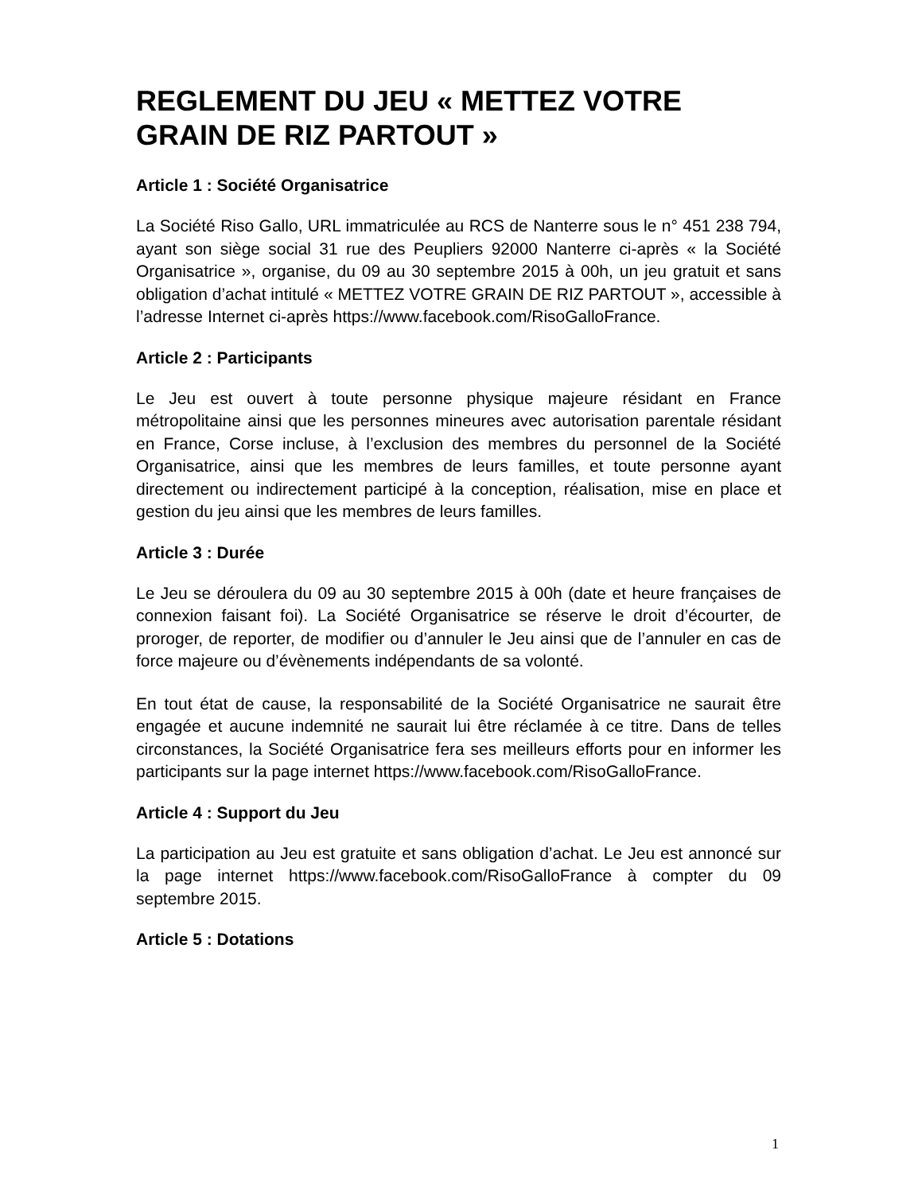REGLEMENT DU JEU « METTEZ VOTRE GRAIN DE RIZ PARTOUT »
Article 1 : Société Organisatrice
La Société Riso Gallo, URL immatriculée au RCS de Nanterre sous le n° 451 238 794, ayant son siège social 31 rue des Peupliers 92000 Nanterre ci-après « la Société Organisatrice », organise, du 09 au 30 septembre 2015 à 00h, un jeu gratuit et sans obligation d’achat intitulé « METTEZ VOTRE GRAIN DE RIZ PARTOUT », accessible à l’adresse Internet ci-après https://www.facebook.com/RisoGalloFrance.
Article 2 : Participants
Le Jeu est ouvert à toute personne physique majeure résidant en France métropolitaine ainsi que les personnes mineures avec autorisation parentale résidant en France, Corse incluse, à l’exclusion des membres du personnel de la Société Organisatrice, ainsi que les membres de leurs familles, et toute personne ayant directement ou indirectement participé à la conception, réalisation, mise en place et gestion du jeu ainsi que les membres de leurs familles.
Article 3 : Durée
Le Jeu se déroulera du 09 au 30 septembre 2015 à 00h (date et heure françaises de connexion faisant foi). La Société Organisatrice se réserve le droit d’écourter, de proroger, de reporter, de modifier ou d’annuler le Jeu ainsi que de l’annuler en cas de force majeure ou d’évènements indépendants de sa volonté.
En tout état de cause, la responsabilité de la Société Organisatrice ne saurait être engagée et aucune indemnité ne saurait lui être réclamée à ce titre. Dans de telles circonstances, la Société Organisatrice fera ses meilleurs efforts pour en informer les participants sur la page internet https://www.facebook.com/RisoGalloFrance.
Article 4 : Support du Jeu
La participation au Jeu est gratuite et sans obligation d’achat. Le Jeu est annoncé sur la page internet https://www.facebook.com/RisoGalloFrance à compter du 09 septembre 2015.
Article 5 : Dotations
1